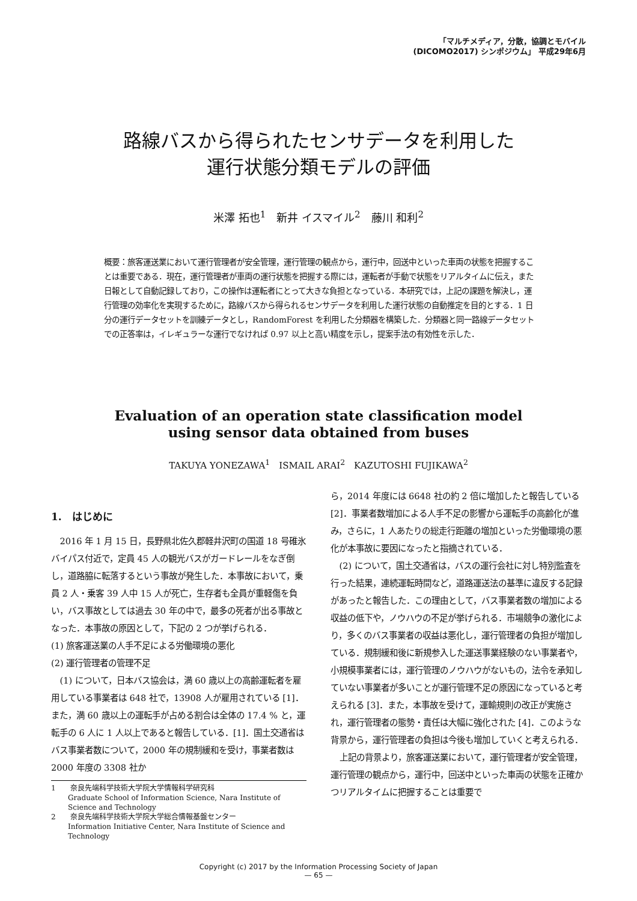「マルチメディア，分散，協調とモバイル
(DICOMO2017) シンポジウム」 平成29年6月
路線バスから得られたセンサデータを利用した
運行状態分類モデルの評価
米澤 拓也<sup>1</sup>　新井 イスマイル<sup>2</sup>　藤川 和利<sup>2</sup>
概要：旅客運送業において運行管理者が安全管理，運行管理の観点から，運行中，回送中といった車両の状態を把握することは重要である．現在，運行管理者が車両の運行状態を把握する際には，運転者が手動で状態をリアルタイムに伝え，また日報として自動記録しており，この操作は運転者にとって大きな負担となっている．本研究では，上記の課題を解決し，運行管理の効率化を実現するために，路線バスから得られるセンサデータを利用した運行状態の自動推定を目的とする．1 日分の運行データセットを訓練データとし，RandomForest を利用した分類器を構築した．分類器と同一路線データセットでの正答率は，イレギュラーな運行でなければ 0.97 以上と高い精度を示し，提案手法の有効性を示した．
Evaluation of an operation state classification model
using sensor data obtained from buses
TAKUYA YONEZAWA<sup>1</sup>　ISMAIL ARAI<sup>2</sup>　KAZUTOSHI FUJIKAWA<sup>2</sup>
1.　はじめに
2016 年 1 月 15 日，長野県北佐久郡軽井沢町の国道 18 号碓氷バイパス付近で，定員 45 人の観光バスがガードレールをなぎ倒し，道路脇に転落するという事故が発生した．本事故において，乗員 2 人・乗客 39 人中 15 人が死亡，生存者も全員が重軽傷を負い，バス事故としては過去 30 年の中で，最多の死者が出る事故となった．本事故の原因として，下記の 2 つが挙げられる．
(1) 旅客運送業の人手不足による労働環境の悪化
(2) 運行管理者の管理不足
(1) について，日本バス協会は，満 60 歳以上の高齢運転者を雇用している事業者は 648 社で，13908 人が雇用されている [1]．また，満 60 歳以上の運転手が占める割合は全体の 17.4 % と，運転手の 6 人に 1 人以上であると報告している．[1]．国土交通省はバス事業者数について，2000 年の規制緩和を受け，事業者数は 2000 年度の 3308 社か
1　　奈良先端科学技術大学院大学情報科学研究科
Graduate School of Information Science, Nara Institute of Science and Technology
2　　奈良先端科学技術大学院大学総合情報基盤センター
Information Initiative Center, Nara Institute of Science and Technology
ら，2014 年度には 6648 社の約 2 倍に増加したと報告している [2]．事業者数増加による人手不足の影響から運転手の高齢化が進み，さらに，1 人あたりの総走行距離の増加といった労働環境の悪化が本事故に要因になったと指摘されている．
(2) について，国土交通省は，バスの運行会社に対し特別監査を行った結果，連続運転時間など，道路運送法の基準に違反する記録があったと報告した．この理由として，バス事業者数の増加による収益の低下や，ノウハウの不足が挙げられる．市場競争の激化により，多くのバス事業者の収益は悪化し，運行管理者の負担が増加している．規制緩和後に新規参入した運送事業経験のない事業者や，小規模事業者には，運行管理のノウハウがないもの，法令を承知していない事業者が多いことが運行管理不足の原因になっていると考えられる [3]．また，本事故を受けて，運輸規則の改正が実施され，運行管理者の態勢・責任は大幅に強化された [4]．このような背景から，運行管理者の負担は今後も増加していくと考えられる．
上記の背景より，旅客運送業において，運行管理者が安全管理，運行管理の観点から，運行中，回送中といった車両の状態を正確かつリアルタイムに把握することは重要で
Copyright (c) 2017 by the Information Processing Society of Japan
— 65 —